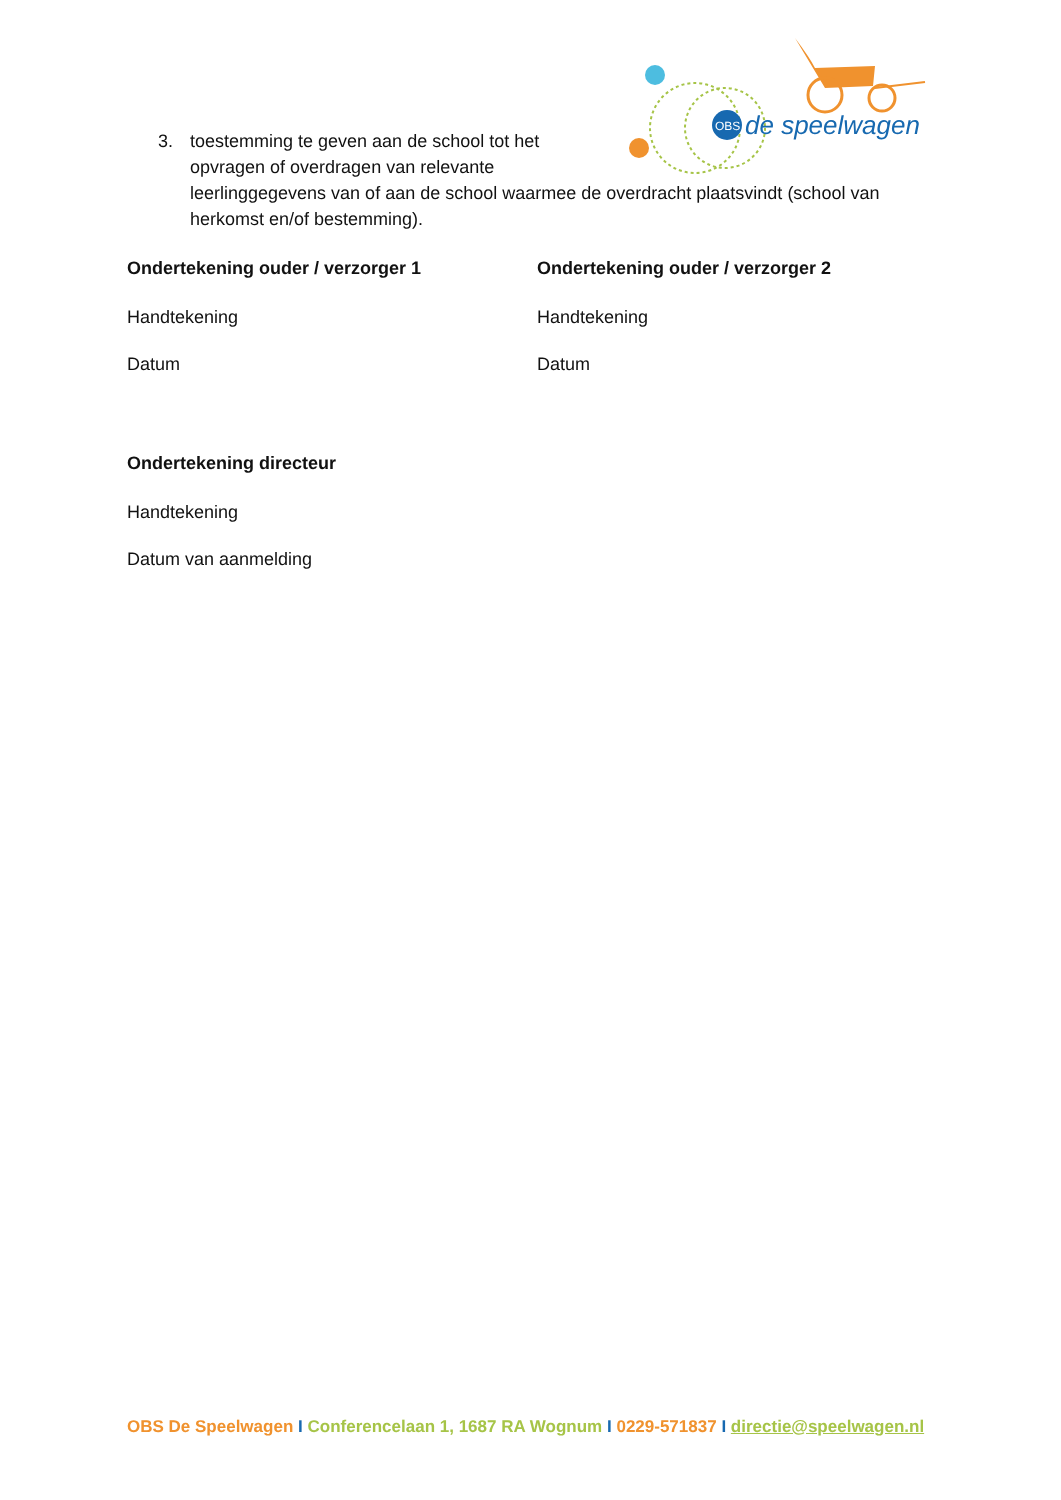OBS
de speelwagen
3.
toestemming te geven aan de school tot het
opvragen of overdragen van relevante
leerlinggegevens van of aan de school waarmee de overdracht plaatsvindt (school van herkomst en/of bestemming).
Ondertekening ouder / verzorger 1
Handtekening
Datum
Ondertekening ouder / verzorger 2
Handtekening
Datum
Ondertekening directeur
Handtekening
Datum van aanmelding
OBS De Speelwagen I Conferencelaan 1, 1687 RA Wognum I 0229-571837 I directie@speelwagen.nl